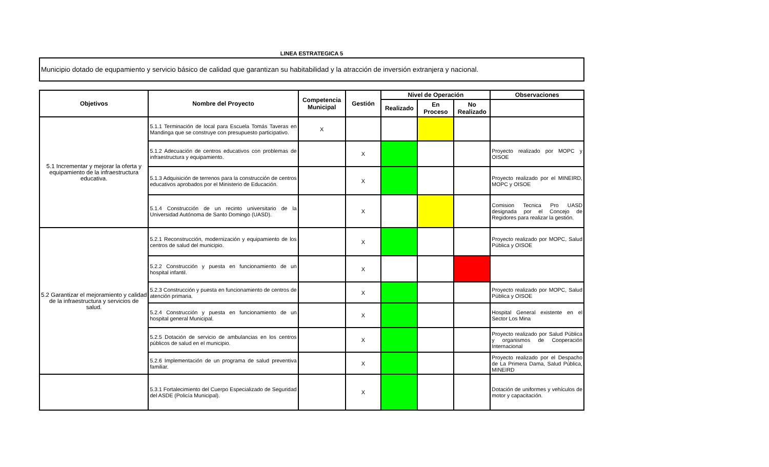LINEA ESTRATEGICA 5
Municipio dotado de equpamiento y servicio básico de calidad que garantizan su habitabilidad y la atracción de inversión extranjera y nacional.
| Objetivos | Nombre del Proyecto | Competencia Municipal | Gestión | Nivel de Operación | | | Observaciones |
| --- | --- | --- | --- | --- | --- | --- | --- |
| | | | | Realizado | En Proceso | No Realizado | |
| 5.1 Incrementar y mejorar la oferta y equipamiento de la infraestructura educativa. | 5.1.1 Terminación de local para Escuela Tomás Taveras en Mandinga que se construye con presupuesto participativo. | X | | | | | |
| | 5.1.2 Adecuación de centros educativos con problemas de infraestructura y equipamiento. | | X | | | | Proyecto realizado por MOPC y OISOE |
| | 5.1.3 Adquisición de terrenos para la construcción de centros educativos aprobados por el Ministerio de Educación. | | X | | | | Proyecto realizado por el MINEIRD, MOPC y OISOE |
| | 5.1.4 Construcción de un recinto universitario de la Universidad Autónoma de Santo Domingo (UASD). | | X | | | | Comision Tecnica Pro UASD designada por el Concejo de Regidores para realizar la gestión. |
| 5.2 Garantizar el mejoramiento y calidad de la infraestructura y servicios de salud. | 5.2.1 Reconstrucción, modernización y equipamiento de los centros de salud del municipio. | | X | | | | Proyecto realizado por MOPC, Salud Pública y OISOE |
| | 5.2.2 Construcción y puesta en funcionamiento de un hospital infantil. | | X | | | | |
| | 5.2.3 Construcción y puesta en funcionamiento de centros de atención primaria. | | X | | | | Proyecto realizado por MOPC, Salud Pública y OISOE |
| | 5.2.4 Construcción y puesta en funcionamiento de un hospital general Municipal. | | X | | | | Hospital General existente en el Sector Los Mina |
| | 5.2.5 Dotación de servicio de ambulancias en los centros públicos de salud en el municipio. | | X | | | | Proyecto realizado por Salud Pública y organismos de Cooperación Internacional |
| | 5.2.6 Implementación de un programa de salud preventiva familiar. | | X | | | | Proyecto realizado por el Despacho de La Primera Dama, Salud Pública, MINEIRD |
| | 5.3.1 Fortalecimiento del Cuerpo Especializado de Seguridad del ASDE (Policía Municipal). | | X | | | | Dotación de uniformes y vehículos de motor y capacitación. |